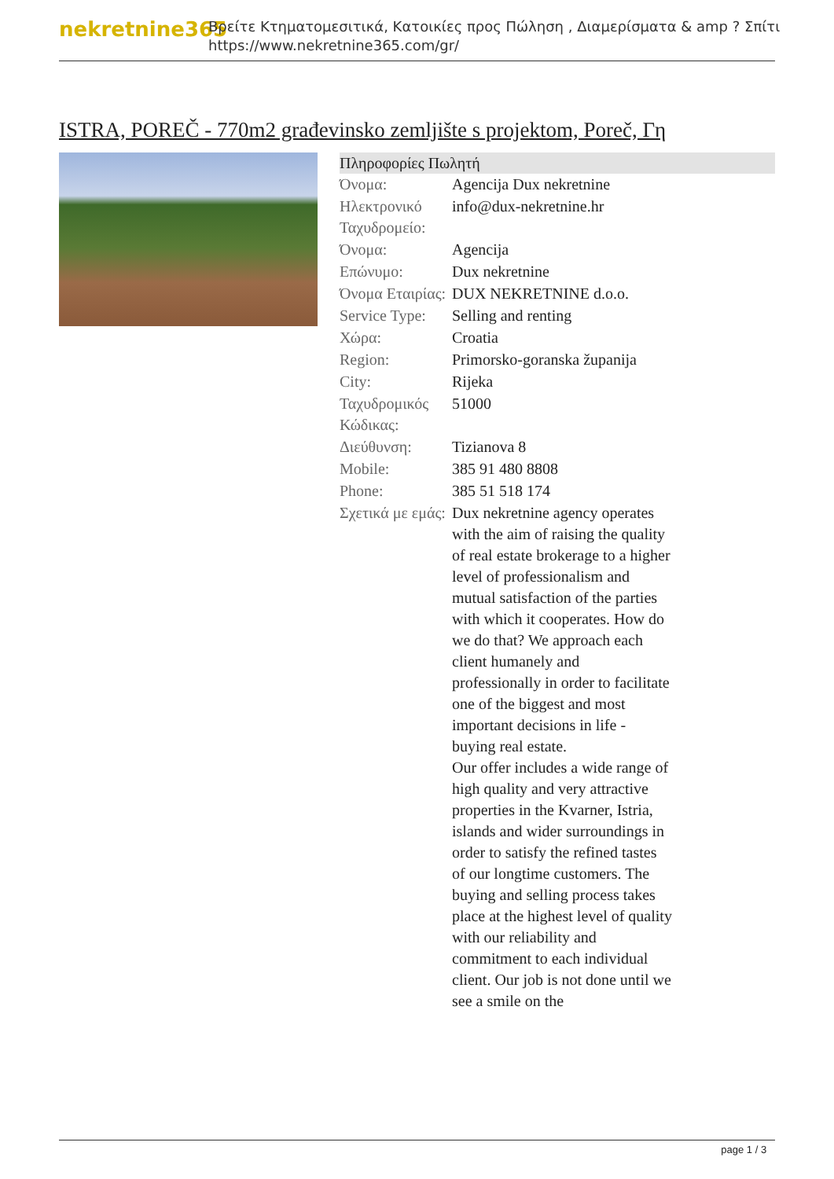nekretnine365
Βρείτε Κτηματομεσιτικά, Κατοικίες προς Πώληση , Διαμερίσματα & amp ? Σπίτι
https://www.nekretnine365.com/gr/
ISTRA, POREČ - 770m2 građevinsko zemljište s projektom, Poreč, Γη
Πληροφορίες Πωλητή
| Όνομα: | Agencija Dux nekretnine |
| Ηλεκτρονικό Ταχυδρομείο: | info@dux-nekretnine.hr |
| Όνομα: | Agencija |
| Επώνυμο: | Dux nekretnine |
| Όνομα Εταιρίας: | DUX NEKRETNINE d.o.o. |
| Service Type: | Selling and renting |
| Χώρα: | Croatia |
| Region: | Primorsko-goranska županija |
| City: | Rijeka |
| Ταχυδρομικός Κώδικας: | 51000 |
| Διεύθυνση: | Tizianova 8 |
| Mobile: | 385 91 480 8808 |
| Phone: | 385 51 518 174 |
| Σχετικά με εμάς: | Dux nekretnine agency operates with the aim of raising the quality of real estate brokerage to a higher level of professionalism and mutual satisfaction of the parties with which it cooperates. How do we do that? We approach each client humanely and professionally in order to facilitate one of the biggest and most important decisions in life - buying real estate. Our offer includes a wide range of high quality and very attractive properties in the Kvarner, Istria, islands and wider surroundings in order to satisfy the refined tastes of our longtime customers. The buying and selling process takes place at the highest level of quality with our reliability and commitment to each individual client. Our job is not done until we see a smile on the |
page 1 / 3